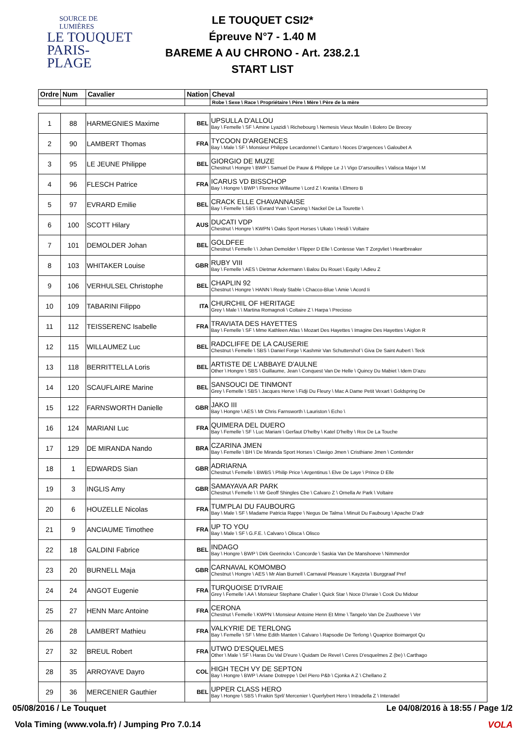SOURCE DE LUMIÈRES
LE TOUQUET
PARIS-PLAGE
LE TOUQUET CSI2*
Épreuve N°7 - 1.40 M
BAREME A AU CHRONO - Art. 238.2.1
START LIST
| Ordre | Num | Cavalier | Nation | Cheval |
| --- | --- | --- | --- | --- |
| | | | | Robe \ Sexe \ Race \ Propriétaire \ Père \ Mère \ Père de la mère |
| 1 | 88 | HARMEGNIES Maxime | BEL | UPSULLA D'ALLOU Bay \ Femelle \ SF \ Amine Lyazidi \ Richebourg \ Nemesis Vieux Moulin \ Bolero De Brecey |
| 2 | 90 | LAMBERT Thomas | FRA | TYCOON D'ARGENCES Bay \ Male \ SF \ Monsieur Philippe Lecardonnel \ Canturo \ Noces D'argences \ Galoubet A |
| 3 | 95 | LE JEUNE Philippe | BEL | GIORGIO DE MUZE Chestnut \ Hongre \ BWP \ Samuel De Pauw & Philippe Le J \ Vigo D'arsouilles \ Valisca Major \ M |
| 4 | 96 | FLESCH Patrice | FRA | ICARUS VD BISSCHOP Bay \ Hongre \ BWP \ Florence Willaume \ Lord Z \ Kranita \ Elmero B |
| 5 | 97 | EVRARD Emilie | BEL | CRACK ELLE CHAVANNAISE Bay \ Femelle \ SBS \ Evrard Yvan \ Carving \ Nackel De La Tourette \ |
| 6 | 100 | SCOTT Hilary | AUS | DUCATI VDP Chestnut \ Hongre \ KWPN \ Oaks Sport Horses \ Ukato \ Heidi \ Voltaire |
| 7 | 101 | DEMOLDER Johan | BEL | GOLDFEE Chestnut \ Femelle \ \ Johan Demolder \ Flipper D Elle \ Contesse Van T Zorgvliet \ Heartbreaker |
| 8 | 103 | WHITAKER Louise | GBR | RUBY VIII Bay \ Femelle \ AES \ Dietmar Ackermann \ Balou Du Rouet \ Equity \ Adieu Z |
| 9 | 106 | VERHULSEL Christophe | BEL | CHAPLIN 92 Chestnut \ Hongre \ HANN \ Realy Stable \ Chacco-Blue \ Amie \ Acord Ii |
| 10 | 109 | TABARINI Filippo | ITA | CHURCHIL OF HERITAGE Grey \ Male \ \ Martina Romagnoli \ Coltaire Z \ Harpa \ Precioso |
| 11 | 112 | TEISSERENC Isabelle | FRA | TRAVIATA DES HAYETTES Bay \ Femelle \ SF \ Mme Kathleen Atlas \ Mozart Des Hayettes \ Imagine Des Hayettes \ Aiglon R |
| 12 | 115 | WILLAUMEZ Luc | BEL | RADCLIFFE DE LA CAUSERIE Chestnut \ Femelle \ SBS \ Daniel Forge \ Kashmir Van Schuttershof \ Giva De Saint Aubert \ Teck |
| 13 | 118 | BERRITTELLA Loris | BEL | ARTISTE DE L'ABBAYE D'AULNE Other \ Hongre \ SBS \ Guillaume, Jean \ Conquest Van De Helle \ Quincy Du Mabiet \ Idem D'azu |
| 14 | 120 | SCAUFLAIRE Marine | BEL | SANSOUCI DE TINMONT Grey \ Femelle \ SBS \ Jacques Herve \ Fidji Du Fleury \ Mac A Dame Petit Vexart \ Goldspring De |
| 15 | 122 | FARNSWORTH Danielle | GBR | JAKO III Bay \ Hongre \ AES \ Mr Chris Farnsworth \ Lauriston \ Echo \ |
| 16 | 124 | MARIANI Luc | FRA | QUIMERA DEL DUERO Bay \ Femelle \ SF \ Luc Mariani \ Gerfaut D'helby \ Katel D'helby \ Rox De La Touche |
| 17 | 129 | DE MIRANDA Nando | BRA | CZARINA JMEN Bay \ Femelle \ BH \ De Miranda Sport Horses \ Clavigo Jmen \ Cristhiane Jmen \ Contender |
| 18 | 1 | EDWARDS Sian | GBR | ADRIARNA Chestnut \ Femelle \ BWBS \ Philip Price \ Argentinus \ Elve De Laye \ Prince D Elle |
| 19 | 3 | INGLIS Amy | GBR | SAMAYAVA AR PARK Chestnut \ Femelle \ \ Mr Geoff Shingles Cbe \ Calvaro Z \ Ornella Ar Park \ Voltaire |
| 20 | 6 | HOUZELLE Nicolas | FRA | TUM'PLAI DU FAUBOURG Bay \ Male \ SF \ Madame Patricia Rappe \ Negus De Talma \ Minuit Du Faubourg \ Apache D'adr |
| 21 | 9 | ANCIAUME Timothee | FRA | UP TO YOU Bay \ Male \ SF \ G.F.E. \ Calvaro \ Olisca \ Olisco |
| 22 | 18 | GALDINI Fabrice | BEL | INDAGO Bay \ Hongre \ BWP \ Dirk Geerinckx \ Concorde \ Saskia Van De Manshoeve \ Nimmerdor |
| 23 | 20 | BURNELL Maja | GBR | CARNAVAL KOMOMBO Chestnut \ Hongre \ AES \ Mr Alan Burnell \ Carnaval Pleasure \ Kayzeta \ Burggraaf Pref |
| 24 | 24 | ANGOT Eugenie | FRA | TURQUOISE D'IVRAIE Grey \ Femelle \ AA \ Monsieur Stephane Chalier \ Quick Star \ Noce D'ivraie \ Cook Du Midour |
| 25 | 27 | HENN Marc Antoine | FRA | CERONA Chestnut \ Femelle \ KWPN \ Monsieur Antoine Henn Et Mme \ Tangelo Van De Zuuthoeve \ Ver |
| 26 | 28 | LAMBERT Mathieu | FRA | VALKYRIE DE TERLONG Bay \ Femelle \ SF \ Mme Edith Manten \ Calvaro \ Rapsodie De Terlong \ Quaprice Boimargot Qu |
| 27 | 32 | BREUL Robert | FRA | UTWO D'ESQUELMES Other \ Male \ SF \ Haras Du Val D'eure \ Quidam De Revel \ Ceres D'esquelmes Z (be) \ Carthago |
| 28 | 35 | ARROYAVE Dayro | COL | HIGH TECH VY DE SEPTON Bay \ Hongre \ BWP \ Ariane Dotreppe \ Del Piero P&b \ Cjonka A Z \ Chellano Z |
| 29 | 36 | MERCENIER Gauthier | BEL | UPPER CLASS HERO Bay \ Hongre \ SBS \ Fraikin Sprl/ Mercenier \ Querlybert Hero \ Intradella Z \ Interadel |
05/08/2016 / Le Touquet
Le 04/08/2016 à 18:55 / Page 1/2
Vola Timing (www.vola.fr) / Jumping Pro 7.0.14
VOLA